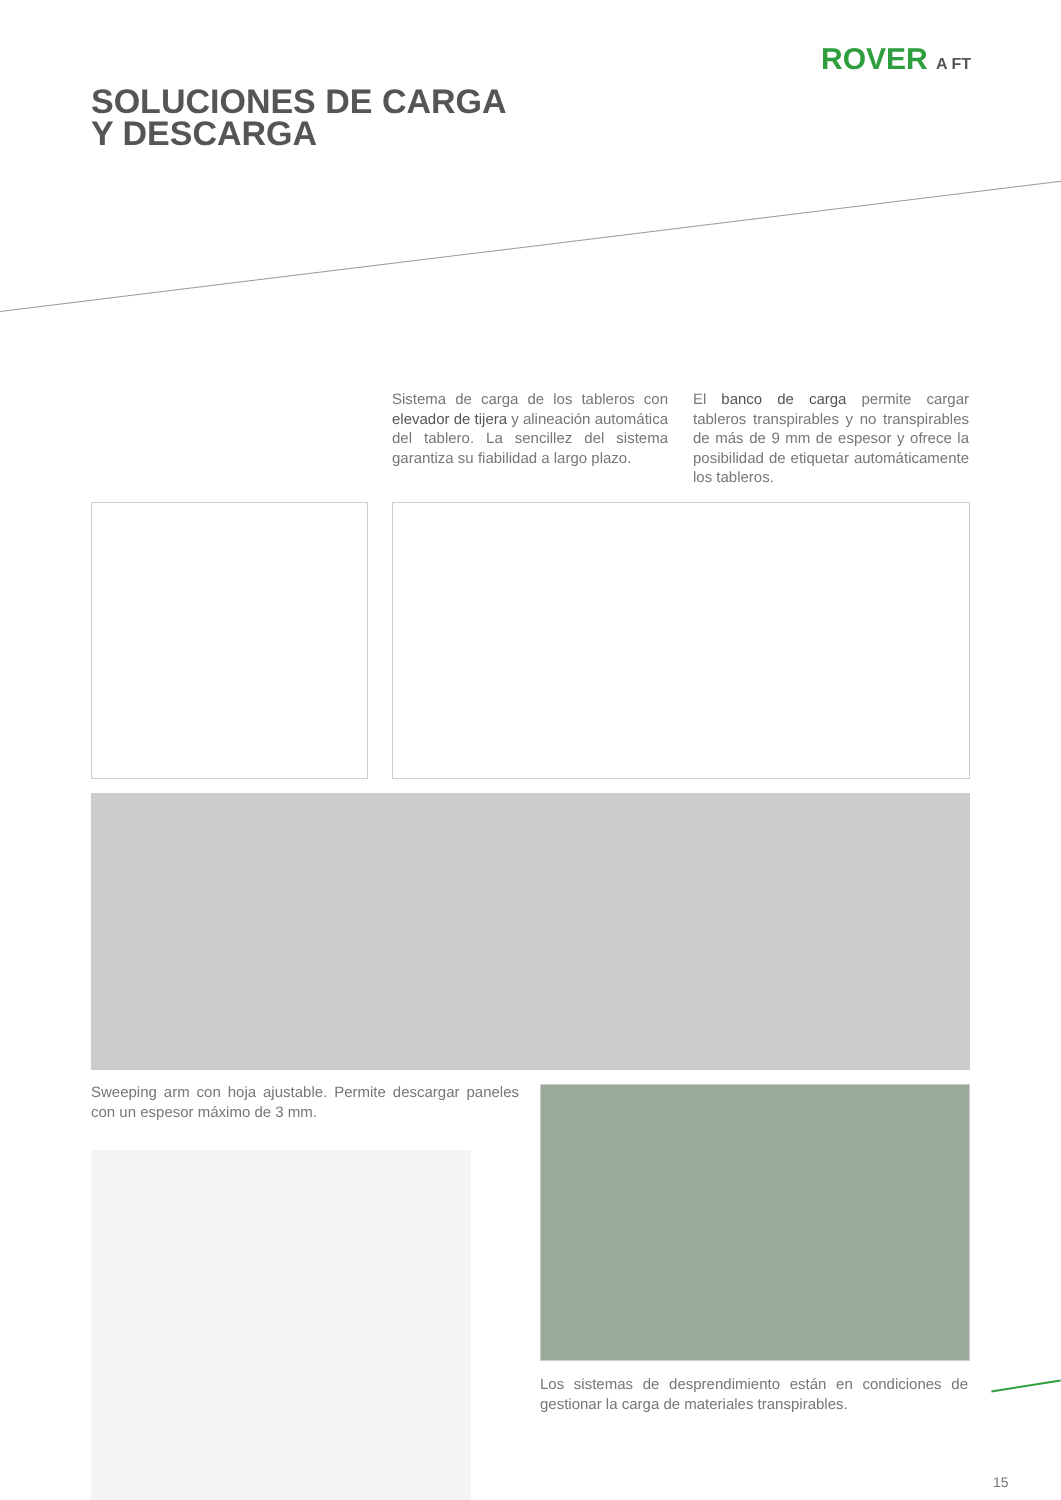ROVER A FT
SOLUCIONES DE CARGA
Y DESCARGA
Sistema de carga de los tableros con elevador de tijera y alineación automática del tablero. La sencillez del sistema garantiza su fiabilidad a largo plazo.
El banco de carga permite cargar tableros transpirables y no transpirables de más de 9 mm de espesor y ofrece la posibilidad de etiquetar automáticamente los tableros.
Sweeping arm con hoja ajustable. Permite descargar paneles con un espesor máximo de 3 mm.
Los sistemas de desprendimiento están en condiciones de gestionar la carga de materiales transpirables.
15